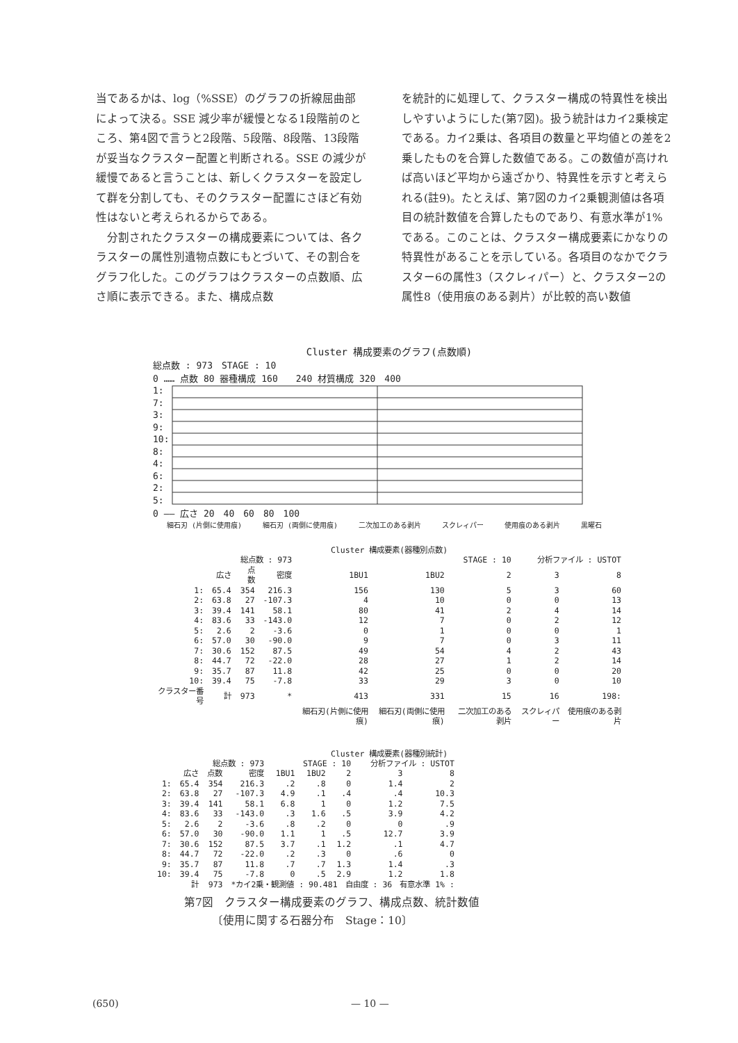当であるかは、log（%SSE）のグラフの折線屈曲部によって決る。SSE 減少率が緩慢となる1段階前のところ、第4図で言うと2段階、5段階、8段階、13段階が妥当なクラスター配置と判断される。SSE の減少が緩慢であると言うことは、新しくクラスターを設定して群を分割しても、そのクラスター配置にさほど有効性はないと考えられるからである。
　分割されたクラスターの構成要素については、各クラスターの属性別遺物点数にもとづいて、その割合をグラフ化した。このグラフはクラスターの点数順、広さ順に表示できる。また、構成点数
を統計的に処理して、クラスター構成の特異性を検出しやすいようにした(第7図)。扱う統計はカイ2乗検定である。カイ2乗は、各項目の数量と平均値との差を2乗したものを合算した数値である。この数値が高ければ高いほど平均から遠ざかり、特異性を示すと考えられる(註9)。たとえば、第7図のカイ2乗観測値は各項目の統計数値を合算したものであり、有意水準が1%である。このことは、クラスター構成要素にかなりの特異性があることを示している。各項目のなかでクラスター6の属性3（スクレィパー）と、クラスター2の属性8（使用痕のある剥片）が比較的高い数値
Cluster 構成要素のグラフ(点数順)
総点数 : 973　STAGE : 10
0 …… 点数 80 器種構成 160　　240 材質構成 320　400
1:
7:
3:
9:
10:
8:
4:
6:
2:
5:
0 —— 広さ 20　40　60　80　100
細石刃 (片側に使用痕) 細石刃 (両側に使用痕) 二次加工のある剥片 スクレィパー 使用痕のある剥片 黒曜石
Cluster 構成要素(器種別点数)
| | 総点数 : 973 | | | STAGE : 10 | | | 分析ファイル : USTOT | |
| | 広さ | 点数 | 密度 | 1BU1 | 1BU2 | 2 | 3 | 8 |
| 1: | 65.4 | 354 | 216.3 | 156 | 130 | 5 | 3 | 60 |
| 2: | 63.8 | 27 | -107.3 | 4 | 10 | 0 | 0 | 13 |
| 3: | 39.4 | 141 | 58.1 | 80 | 41 | 2 | 4 | 14 |
| 4: | 83.6 | 33 | -143.0 | 12 | 7 | 0 | 2 | 12 |
| 5: | 2.6 | 2 | -3.6 | 0 | 1 | 0 | 0 | 1 |
| 6: | 57.0 | 30 | -90.0 | 9 | 7 | 0 | 3 | 11 |
| 7: | 30.6 | 152 | 87.5 | 49 | 54 | 4 | 2 | 43 |
| 8: | 44.7 | 72 | -22.0 | 28 | 27 | 1 | 2 | 14 |
| 9: | 35.7 | 87 | 11.8 | 42 | 25 | 0 | 0 | 20 |
| 10: | 39.4 | 75 | -7.8 | 33 | 29 | 3 | 0 | 10 |
| クラスター番号 | 計 | 973 | * | 413 | 331 | 15 | 16 | 198: |
| | | | | 細石刃(片側に使用痕) | 細石刃(両側に使用痕) | 二次加工のある剥片 | スクレィパー | 使用痕のある剥片 |
Cluster 構成要素(器種別統計)
| | 総点数 : 973 | | | STAGE : 10 | | | 分析ファイル : USTOT | |
| | 広さ | 点数 | 密度 | 1BU1 | 1BU2 | 2 | 3 | 8 |
| 1: | 65.4 | 354 | 216.3 | .2 | .8 | 0 | 1.4 | 2 |
| 2: | 63.8 | 27 | -107.3 | 4.9 | .1 | .4 | .4 | 10.3 |
| 3: | 39.4 | 141 | 58.1 | 6.8 | 1 | 0 | 1.2 | 7.5 |
| 4: | 83.6 | 33 | -143.0 | .3 | 1.6 | .5 | 3.9 | 4.2 |
| 5: | 2.6 | 2 | -3.6 | .8 | .2 | 0 | 0 | .9 |
| 6: | 57.0 | 30 | -90.0 | 1.1 | 1 | .5 | 12.7 | 3.9 |
| 7: | 30.6 | 152 | 87.5 | 3.7 | .1 | 1.2 | .1 | 4.7 |
| 8: | 44.7 | 72 | -22.0 | .2 | .3 | 0 | .6 | 0 |
| 9: | 35.7 | 87 | 11.8 | .7 | .7 | 1.3 | 1.4 | .3 |
| 10: | 39.4 | 75 | -7.8 | 0 | .5 | 2.9 | 1.2 | 1.8 |
| | 計 | 973 | *カイ2乗・観測値 : 90.481 自由度 : 36 有意水準 1% : | | | | | |
第7図　クラスター構成要素のグラフ、構成点数、統計数値
　　　〔使用に関する石器分布　Stage：10〕
(650) — 10 —